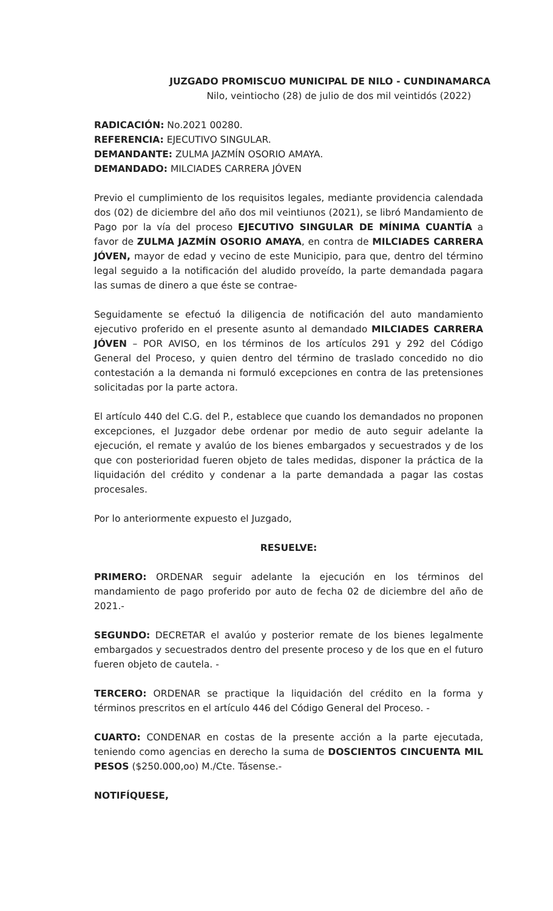JUZGADO PROMISCUO MUNICIPAL DE NILO - CUNDINAMARCA
Nilo, veintiocho (28) de julio de dos mil veintidós (2022)
RADICACIÓN: No.2021 00280.
REFERENCIA: EJECUTIVO SINGULAR.
DEMANDANTE: ZULMA JAZMÍN OSORIO AMAYA.
DEMANDADO: MILCIADES CARRERA JÓVEN
Previo el cumplimiento de los requisitos legales, mediante providencia calendada dos (02) de diciembre del año dos mil veintiunos (2021), se libró Mandamiento de Pago por la vía del proceso EJECUTIVO SINGULAR DE MÍNIMA CUANTÍA a favor de ZULMA JAZMÍN OSORIO AMAYA, en contra de MILCIADES CARRERA JÓVEN, mayor de edad y vecino de este Municipio, para que, dentro del término legal seguido a la notificación del aludido proveído, la parte demandada pagara las sumas de dinero a que éste se contrae-
Seguidamente se efectuó la diligencia de notificación del auto mandamiento ejecutivo proferido en el presente asunto al demandado MILCIADES CARRERA JÓVEN – POR AVISO, en los términos de los artículos 291 y 292 del Código General del Proceso, y quien dentro del término de traslado concedido no dio contestación a la demanda ni formuló excepciones en contra de las pretensiones solicitadas por la parte actora.
El artículo 440 del C.G. del P., establece que cuando los demandados no proponen excepciones, el Juzgador debe ordenar por medio de auto seguir adelante la ejecución, el remate y avalúo de los bienes embargados y secuestrados y de los que con posterioridad fueren objeto de tales medidas, disponer la práctica de la liquidación del crédito y condenar a la parte demandada a pagar las costas procesales.
Por lo anteriormente expuesto el Juzgado,
RESUELVE:
PRIMERO: ORDENAR seguir adelante la ejecución en los términos del mandamiento de pago proferido por auto de fecha 02 de diciembre del año de 2021.-
SEGUNDO: DECRETAR el avalúo y posterior remate de los bienes legalmente embargados y secuestrados dentro del presente proceso y de los que en el futuro fueren objeto de cautela. -
TERCERO: ORDENAR se practique la liquidación del crédito en la forma y términos prescritos en el artículo 446 del Código General del Proceso. -
CUARTO: CONDENAR en costas de la presente acción a la parte ejecutada, teniendo como agencias en derecho la suma de DOSCIENTOS CINCUENTA MIL PESOS ($250.000,oo) M./Cte. Tásense.-
NOTIFÍQUESE,